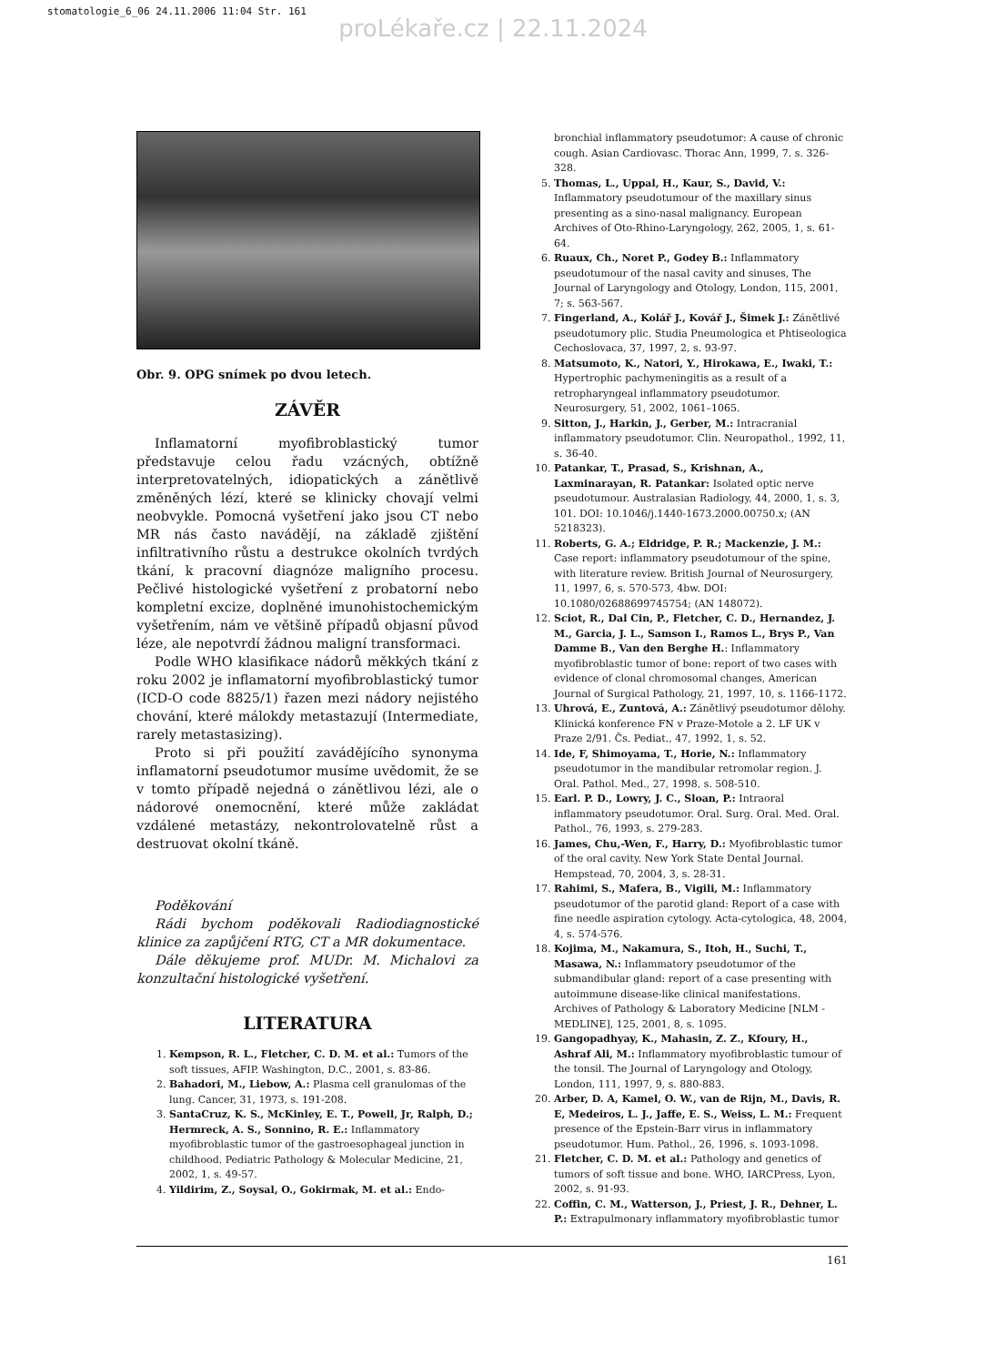stomatologie_6_06 24.11.2006 11:04 Str. 161
proLékaře.cz | 22.11.2024
Obr. 9. OPG snímek po dvou letech.
ZÁVĚR
Inflamatorní myofibroblastický tumor představuje celou řadu vzácných, obtížně interpretovatelných, idiopatických a zánětlivě změněných lézí, které se klinicky chovají velmi neobvykle. Pomocná vyšetření jako jsou CT nebo MR nás často navádějí, na základě zjištění infiltrativního růstu a destrukce okolních tvrdých tkání, k pracovní diagnóze maligního procesu. Pečlivé histologické vyšetření z probatorní nebo kompletní excize, doplněné imunohistochemickým vyšetřením, nám ve většině případů objasní původ léze, ale nepotvrdí žádnou maligní transformaci.
Podle WHO klasifikace nádorů měkkých tkání z roku 2002 je inflamatorní myofibroblastický tumor (ICD-O code 8825/1) řazen mezi nádory nejistého chování, které málokdy metastazují (Intermediate, rarely metastasizing).
Proto si při použití zavádějícího synonyma inflamatorní pseudotumor musíme uvědomit, že se v tomto případě nejedná o zánětlivou lézi, ale o nádorové onemocnění, které může zakládat vzdálené metastázy, nekontrolovatelně růst a destruovat okolní tkáně.
Poděkování
Rádi bychom poděkovali Radiodiagnostické klinice za zapůjčení RTG, CT a MR dokumentace.
Dále děkujeme prof. MUDr. M. Michalovi za konzultační histologické vyšetření.
LITERATURA
1. Kempson, R. L., Fletcher, C. D. M. et al.: Tumors of the soft tissues, AFIP. Washington, D.C., 2001, s. 83-86.
2. Bahadori, M., Liebow, A.: Plasma cell granulomas of the lung. Cancer, 31, 1973, s. 191-208.
3. SantaCruz, K. S., McKinley, E. T., Powell, Jr, Ralph, D.; Hermreck, A. S., Sonnino, R. E.: Inflammatory myofibroblastic tumor of the gastroesophageal junction in childhood. Pediatric Pathology & Molecular Medicine, 21, 2002, 1, s. 49-57.
4. Yildirim, Z., Soysal, O., Gokirmak, M. et al.: Endo-
bronchial inflammatory pseudotumor: A cause of chronic cough. Asian Cardiovasc. Thorac Ann, 1999, 7. s. 326-328.
5. Thomas, L., Uppal, H., Kaur, S., David, V.: Inflammatory pseudotumour of the maxillary sinus presenting as a sino-nasal malignancy. European Archives of Oto-Rhino-Laryngology, 262, 2005, 1, s. 61-64.
6. Ruaux, Ch., Noret P., Godey B.: Inflammatory pseudotumour of the nasal cavity and sinuses, The Journal of Laryngology and Otology, London, 115, 2001, 7; s. 563-567.
7. Fingerland, A., Kolář J., Kovář J., Šimek J.: Zánětlivé pseudotumory plic. Studia Pneumologica et Phtiseologica Cechoslovaca, 37, 1997, 2, s. 93-97.
8. Matsumoto, K., Natori, Y., Hirokawa, E., Iwaki, T.: Hypertrophic pachymeningitis as a result of a retropharyngeal inflammatory pseudotumor. Neurosurgery, 51, 2002, 1061–1065.
9. Sitton, J., Harkin, J., Gerber, M.: Intracranial inflammatory pseudotumor. Clin. Neuropathol., 1992, 11, s. 36-40.
10. Patankar, T., Prasad, S., Krishnan, A., Laxminarayan, R. Patankar: Isolated optic nerve pseudotumour. Australasian Radiology, 44, 2000, 1, s. 3, 101. DOI: 10.1046/j.1440-1673.2000.00750.x; (AN 5218323).
11. Roberts, G. A.; Eldridge, P. R.; Mackenzie, J. M.: Case report: inflammatory pseudotumour of the spine, with literature review. British Journal of Neurosurgery, 11, 1997, 6, s. 570-573, 4bw. DOI: 10.1080/02688699745754; (AN 148072).
12. Sciot, R., Dal Cin, P., Fletcher, C. D., Hernandez, J. M., Garcia, J. L., Samson I., Ramos L., Brys P., Van Damme B., Van den Berghe H.: Inflammatory myofibroblastic tumor of bone: report of two cases with evidence of clonal chromosomal changes, American Journal of Surgical Pathology, 21, 1997, 10, s. 1166-1172.
13. Uhrová, E., Zuntová, A.: Zánětlivý pseudotumor děl­ohy. Klinická konference FN v Praze-Motole a 2. LF UK v Praze 2/91. Čs. Pediat., 47, 1992, 1, s. 52.
14. Ide, F, Shimoyama, T., Horie, N.: Inflammatory pseudotumor in the mandibular retromolar region. J. Oral. Pathol. Med., 27, 1998, s. 508-510.
15. Earl. P. D., Lowry, J. C., Sloan, P.: Intraoral inflammatory pseudotumor. Oral. Surg. Oral. Med. Oral. Pathol., 76, 1993, s. 279-283.
16. James, Chu,-Wen, F., Harry, D.: Myofibroblastic tumor of the oral cavity. New York State Dental Journal. Hempstead, 70, 2004, 3, s. 28-31.
17. Rahimi, S., Mafera, B., Vigili, M.: Inflammatory pseudotumor of the parotid gland: Report of a case with fine needle aspiration cytology. Acta-cytologica, 48, 2004, 4, s. 574-576.
18. Kojima, M., Nakamura, S., Itoh, H., Suchi, T., Masawa, N.: Inflammatory pseudotumor of the submandibular gland: report of a case presenting with autoimmune disease-like clinical manifestations. Archives of Pathology & Laboratory Medicine [NLM - MEDLINE], 125, 2001, 8, s. 1095.
19. Gangopadhyay, K., Mahasin, Z. Z., Kfoury, H., Ashraf Ali, M.: Inflammatory myofibroblastic tumour of the tonsil. The Journal of Laryngology and Otology, London, 111, 1997, 9, s. 880-883.
20. Arber, D. A, Kamel, O. W., van de Rijn, M., Davis, R. E, Medeiros, L. J., Jaffe, E. S., Weiss, L. M.: Frequent presence of the Epstein-Barr virus in inflammatory pseudotumor. Hum. Pathol., 26, 1996, s. 1093-1098.
21. Fletcher, C. D. M. et al.: Pathology and genetics of tumors of soft tissue and bone. WHO, IARCPress, Lyon, 2002, s. 91-93.
22. Coffin, C. M., Watterson, J., Priest, J. R., Dehner, L. P.: Extrapulmonary inflammatory myofibroblastic tumor
161